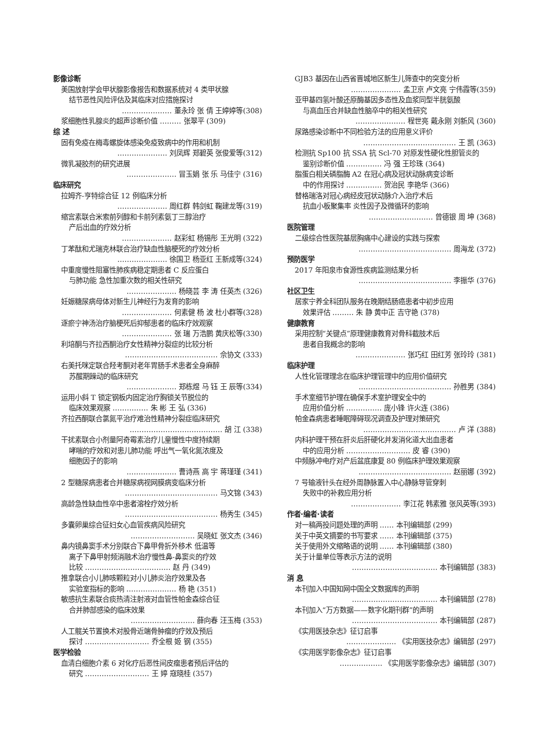影像诊断
美国放射学会甲状腺影像报告和数据系统对 4 类甲状腺
结节恶性风险评估及其临床对应措施探讨
………………… 董永玲 张 倩 王婷婷等(308)
浆细胞性乳腺炎的超声诊断价值 ……… 张翠平 (309)
综 述
固有免疫在梅毒螺旋体感染免疫致病中的作用和机制
………………… 刘凤辉 郑碧英 张俊爱等(312)
微乳凝胶剂的研究进展
………………… 冒玉娟 张 乐 马佳宁 (316)
临床研究
拉姆齐-亨特综合征 12 例临床分析
………………… 周红群 韩剑虹 鞠建龙等(319)
缩宫素联合米索前列醇和卡前列素氨丁三醇治疗
产后出血的疗效分析
………………… 赵彩虹 杨锡彤 王光明 (322)
丁苯酞和尤瑞克林联合治疗缺血性脑梗死的疗效分析
………………… 徐国卫 杨亚红 王新成等(324)
中重度慢性阻塞性肺疾病稳定期患者 C 反应蛋白
与肺功能 急性加重次数的相关性研究
………………… 杨晓芸 李 涛 任英杰 (326)
妊娠糖尿病母体对新生儿神经行为发育的影响
………………… 何素健 杨 波 杜小群等(328)
逐瘀宁神汤治疗脑梗死后抑郁患者的临床疗效观察
………………… 张 瑞 万浩鹏 黄庆松等(330)
利培酮与齐拉西酮治疗女性精神分裂症的比较分析
………………………………… 佘协文 (333)
右美托咪定联合羟考酮对老年胃肠手术患者全身麻醉
苏醒期躁动的临床研究
………………… 郑栋煜 马 钰 王 辰等(334)
运用小斜 T 锁定钢板内固定治疗胸锁关节脱位的
临床效果观察 …………… 朱 彬 王 弘 (336)
齐拉西酮联合氯氮平治疗难治性精神分裂症临床研究
………………………………… 胡 江 (338)
干扰素联合小剂量阿奇霉素治疗儿童慢性中度持续期
哮喘的疗效和对患儿肺功能 呼出气一氧化氮浓度及
细胞因子的影响
………………… 曹诗燕 高 宇 蒋瑾瑾 (341)
2 型糖尿病患者合并糖尿病视网膜病变临床分析
………………………………… 马文锦 (343)
高龄急性缺血性卒中患者溶栓疗效分析
………………………………… 杨秀生 (345)
多囊卵巢综合征妇女心血管疾病风险研究
……………………… 吴晓虹 张文杰 (346)
鼻内镜鼻窦手术分别联合下鼻甲骨折外移术 低温等
离子下鼻甲射频消融术治疗慢性鼻-鼻窦炎的疗效
比较 ……………………………… 赵 丹 (349)
推拿联合小儿肺咳颗粒对小儿肺炎治疗效果及各
实验室指标的影响 ………………… 杨 艳 (351)
敏感抗生素联合痰热清注射液对血管性帕金森综合征
合并肺部感染的临床效果
……………………… 薛向春 汪玉梅 (353)
人工髋关节置换术对股骨近端骨肿瘤的疗效及预后
探讨 ……………………… 乔全根 姬 钢 (355)
医学检验
血清白细胞介素 6 对化疗后恶性间皮瘤患者预后评估的
研究 ……………………… 王 婷 寇晓桂 (357)
GJB3 基因在山西省晋城地区新生儿筛查中的突变分析
………………… 孟卫京 卢文亮 宁伟霞等(359)
亚甲基四氢叶酸还原酶基因多态性及血浆同型半胱氨酸
与高血压合并缺血性脑卒中的相关性研究
………………… 程世亮 戴永刚 刘新风 (360)
尿路感染诊断中不同检验方法的应用意义评价
………………………………… 王 凯 (363)
检测抗 Sp100 抗 SSA 抗 Scl-70 对原发性硬化性胆管炎的
鉴别诊断价值 …………… 冯 强 王珍珠 (364)
脂蛋白相关磷脂酶 A2 在冠心病及冠状动脉病变诊断
中的作用探讨 …………… 贺治民 李艳华 (366)
替格瑞洛对冠心病经皮冠状动脉介入治疗术后
抗血小板聚集率 炎性因子及微循环的影响
……………………… 曾德银 周 坤 (368)
医院管理
二级综合性医院基层胸痛中心建设的实践与探索
………………………………… 周海龙 (372)
预防医学
2017 年阳泉市食源性疾病监测结果分析
………………………………… 李振华 (376)
社区卫生
居家宁养全科团队服务在晚期结肠癌患者中初步应用
效果评估 ……… 朱 静 黄中正 吉守艳 (378)
健康教育
采用控制“关键点”原理健康教育对骨科截肢术后
患者自我概念的影响
………………… 张巧红 田红芳 张玲玲 (381)
临床护理
人性化管理理念在临床护理管理中的应用价值研究
………………………………… 孙胜男 (384)
手术室细节护理在确保手术室护理安全中的
应用价值分析 …………… 庞小锋 许火连 (386)
帕金森病患者睡眠障碍现况调查及护理对策研究
………………………………… 卢 洋 (388)
内科护理干预在肝炎后肝硬化并发消化道大出血患者
中的应用分析 ……………………… 皮 睿 (390)
中频脉冲电疗对产后盆底康复 80 例临床护理效果观察
………………………………… 赵丽娜 (392)
7 号输液针头在经外周静脉置入中心静脉导管穿刺
失败中的补救应用分析
………………… 李江花 韩素雅 张风英等(393)
作者·编者·读者
对一稿两投问题处理的声明 …… 本刊编辑部 (299)
关于中英文摘要的书写要求 …… 本刊编辑部 (375)
关于使用外文缩略语的说明 …… 本刊编辑部 (380)
关于计量单位等表示方法的说明
……………………………… 本刊编辑部 (383)
消 息
本刊加入中国知网中国全文数据库的声明
……………………………… 本刊编辑部 (278)
本刊加入“万方数据——数字化期刊群”的声明
……………………………… 本刊编辑部 (287)
《实用医技杂志》征订启事
………………… 《实用医技杂志》编辑部 (297)
《实用医学影像杂志》征订启事
……………… 《实用医学影像杂志》编辑部 (307)